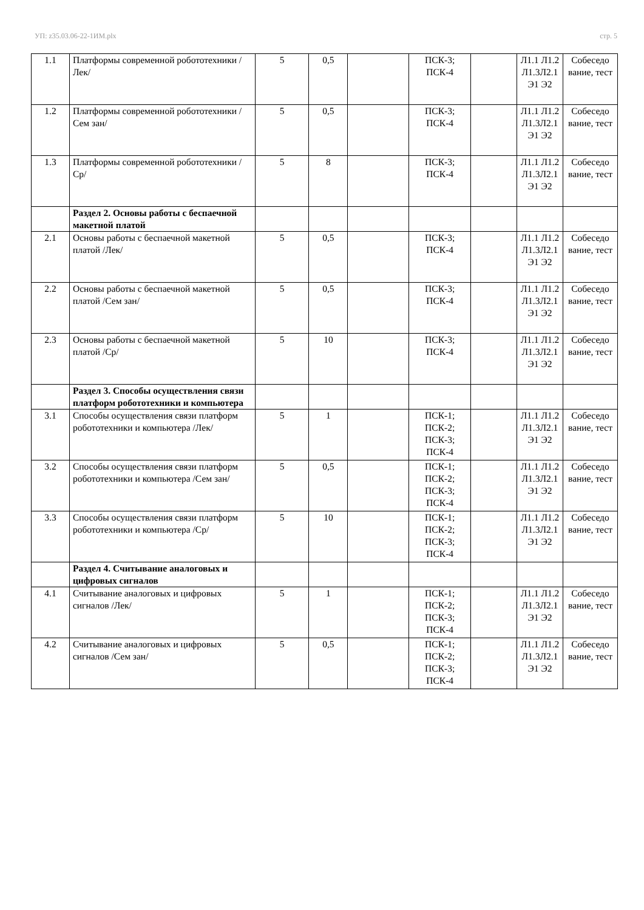УП: z35.03.06-22-1ИМ.plx стр. 5
| 1.1 | Платформы современной робототехники /Лек/ | 5 | 0,5 | | ПСК-3; ПСК-4 | | Л1.1 Л1.2 Л1.3Л2.1 Э1 Э2 | Собеседо вание, тест |
| 1.2 | Платформы современной робототехники /Сем зан/ | 5 | 0,5 | | ПСК-3; ПСК-4 | | Л1.1 Л1.2 Л1.3Л2.1 Э1 Э2 | Собеседо вание, тест |
| 1.3 | Платформы современной робототехники /Ср/ | 5 | 8 | | ПСК-3; ПСК-4 | | Л1.1 Л1.2 Л1.3Л2.1 Э1 Э2 | Собеседо вание, тест |
| | Раздел 2. Основы работы с беспаечной макетной платой | | | | | | | |
| 2.1 | Основы работы с беспаечной макетной платой /Лек/ | 5 | 0,5 | | ПСК-3; ПСК-4 | | Л1.1 Л1.2 Л1.3Л2.1 Э1 Э2 | Собеседо вание, тест |
| 2.2 | Основы работы с беспаечной макетной платой /Сем зан/ | 5 | 0,5 | | ПСК-3; ПСК-4 | | Л1.1 Л1.2 Л1.3Л2.1 Э1 Э2 | Собеседо вание, тест |
| 2.3 | Основы работы с беспаечной макетной платой /Ср/ | 5 | 10 | | ПСК-3; ПСК-4 | | Л1.1 Л1.2 Л1.3Л2.1 Э1 Э2 | Собеседо вание, тест |
| | Раздел 3. Способы осуществления связи платформ робототехники и компьютера | | | | | | | |
| 3.1 | Способы осуществления связи платформ робототехники и компьютера /Лек/ | 5 | 1 | | ПСК-1; ПСК-2; ПСК-3; ПСК-4 | | Л1.1 Л1.2 Л1.3Л2.1 Э1 Э2 | Собеседо вание, тест |
| 3.2 | Способы осуществления связи платформ робототехники и компьютера /Сем зан/ | 5 | 0,5 | | ПСК-1; ПСК-2; ПСК-3; ПСК-4 | | Л1.1 Л1.2 Л1.3Л2.1 Э1 Э2 | Собеседо вание, тест |
| 3.3 | Способы осуществления связи платформ робототехники и компьютера /Ср/ | 5 | 10 | | ПСК-1; ПСК-2; ПСК-3; ПСК-4 | | Л1.1 Л1.2 Л1.3Л2.1 Э1 Э2 | Собеседо вание, тест |
| | Раздел 4. Считывание аналоговых и цифровых сигналов | | | | | | | |
| 4.1 | Считывание аналоговых и цифровых сигналов /Лек/ | 5 | 1 | | ПСК-1; ПСК-2; ПСК-3; ПСК-4 | | Л1.1 Л1.2 Л1.3Л2.1 Э1 Э2 | Собеседо вание, тест |
| 4.2 | Считывание аналоговых и цифровых сигналов /Сем зан/ | 5 | 0,5 | | ПСК-1; ПСК-2; ПСК-3; ПСК-4 | | Л1.1 Л1.2 Л1.3Л2.1 Э1 Э2 | Собеседо вание, тест |